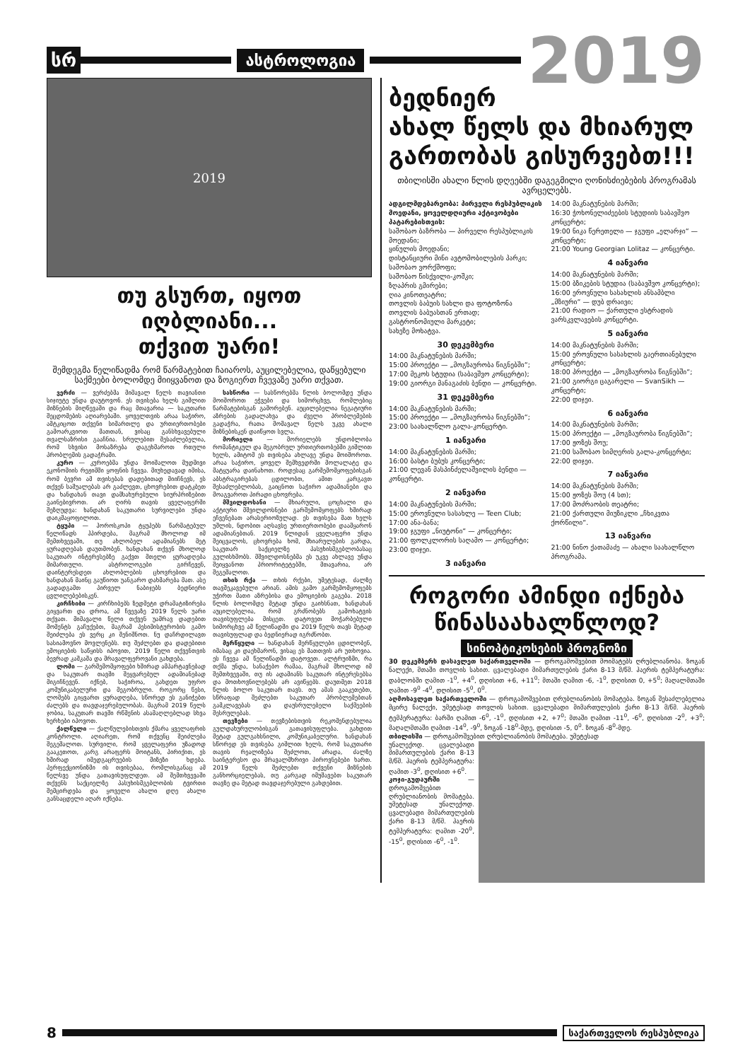სრ
ასტროლოგია
2019
2019
თუ გსურთ, იყოთ იღბლიანი...
თქვით უარი!
შემდეგმა წელიწადმა რომ წარმატებით ჩაიაროს, აუცილებელია, დაწყებული საქმეები ბოლომდე მიიყვანოთ და ზოგიერთ ჩვევაზე უარი თქვათ.
ვერძი — ვერძებმა მიმავალ წელს თავიანთი სიჯიუტე უნდა დაუტოვონ. ეს თვისება ხელს გიშლით მიზნების მიღწევაში და რაც მთავარია — საკუთარი შეცდომების აღიარებაში. ყოველთვის არაა საჭირო, ამტკიცოთ თქვენი სიმართლე და ურთიერთობები გამოარკვიოთ მათთან, ვისაც განსხვავებული თვალსაზრისი გააჩნია. სრულებით შესაძლებელია, რომ სხვისი მოსაზრება დაგეხმაროთ რთული პრობლემის გადაჭრაში.
კურო — კუროებმა უნდა მოიშალოთ მუდმივი ეკონომიის რეჟიმში ყოფნის ჩვევა. მიუხედავად იმისა, რომ ბევრი ამ თვისებას დადებითად მიიჩნევს, ეს თქვენ საშუალებას არ გაძლევთ, ცხოვრებით დატკბეთ და ხანდახან თავი დამსახურებული სიურპრიზებით გაინებივროთ. არ ღირს თავის ყველაფერში შეზღუდვა: ხანდახან საკუთარი სურვილები უნდა დაიკმაყოფილოთ.
ტყუპი — ჰოროსკოპი ტყუპებს წარმატებულ წელიწადს ჰპირდება, მაგრამ მხოლოდ იმ შემთხვევაში, თუ ახლობელ ადამიანებს მეტ ყურადღებას დაუთმობენ. ხანდახან თქვენ მხოლოდ საკუთარ ინტერესებზე გაქვთ მთელი ყურადღება მიმართული. ასტროლოგები გირჩევენ, დაინტერესდეთ ახლობლების ცხოვრებით და ხანდახან მაინც გაუწიოთ უანგარო დახმარება მათ. ასე გადადგამთ პირველ ნაბიჯებს ბედნიერი ცვლილებებისკენ.
კირჩხიბი — კირჩხიბებს ზედმეტი დრამატიზირება გიყვართ და დროა, ამ ჩვევაზე 2019 წელს უარი თქვათ. მიმავალი წელი თქვენ უამრავ დადებით მომენტს გაჩუქებთ, მაგრამ პესიმისტურობის გამო შეიძლება ეს ვერც კი შენიშნოთ. ნუ დაჩრდილავთ სასიამოვნო მოვლენებს. თუ შეძლებთ და დადებითი ემოციების საწყისს იპოვით, 2019 წელი თქვენთვის ბევრად კაშკაშა და მრავალფეროვანი გახდება.
ლომი — გარშემომყოფები ხშირად ამპარტავნებად და საკუთარ თავში შეყვარებულ ადამიანებად მიგიჩნევენ. იქნებ, საჭიროა, გახდეთ უფრო კომუნიკაბელური და მეგობრული. როგორც წესი, ლომებს გიყვართ ყურადღება, სწორედ ეს განიჭებთ ძალებს და თავდაჯერებულობას. მაგრამ 2019 წელს ჯობია, საკუთარ თავში რწმენის ასამაღლებლად სხვა ხერხები იპოვოთ.
ქალწული — ქალწულებისთვის ქმარა ყველაფრის კონტროლი. აღიარეთ, რომ თქვენც შეიძლება შეგეშალოთ. სურვილი, რომ ყველაფერი უზადოდ გააკეთოთ, კარგ არაფერს მოიტანს, პირიქით, ეს ხშირად იმედგაცრუების მიზეზი ხდება. პერფექციონიზმი ის თვისებაა, რომლისგანაც ამ წელსვე უნდა გათავისუფლდეთ. ამ შემთხვევაში თქვენს საქციელზე პასუხისმგებლობის ტვირთი შემცირდება და ყოველი ახალი დღე ახალი განსაცდელი აღარ იქნება.
სასწორი — სასწორებმა წლის ბოლომდე უნდა მოიშოროთ ეჭვები და სიმორცხვე, რომლებიც წარმატებისგან გაშორებენ. აუცილებელია ნეგატიური აზრების გადალახვა და ძველი პრობლემების გადაჭრა, რათა მომავალ წელს უკვე ახალი მიზნებისკენ დაიწყოთ სვლა.
მორიელი — მორიელებს უნდობლობა რომანტიკულ და მეგობრულ ურთიერთობებში გიშლით ხელს, ამიტომ ეს თვისება ახლავე უნდა მოიშოროთ. არაა საჭირო, ყოველ შემხვედრში მოლალატე და მატყუარა დაინახოთ. როდესაც გარშემომყოფებისგან აბსტრაგირებას ცდილობთ, ამით კარგავთ შესაძლებლობას, გაიცნოთ საჭირო ადამიანები და მოაგვაროთ პირადი ცხოვრება.
მშვილდოსანი — მხიარული, ცოცხალი და აქტიური მშვილდოსნები გარშემომყოფებს ხშირად ეჩვენებათ არასერიოზულად. ეს თვისება მათ ხელს უშლის, ნდობით აღსავსე ურთიერთობები დაამყარონ ადამიანებთან. 2019 წლიდან ყველაფერი უნდა შეიცვალოს, ცხოვრება ხომ, მხიარულების გარდა, საკუთარ საქციელზე პასუხისმგებლობასაც გულისხმობს. მშვილდოსნებმა ეს უკვე ახლავე უნდა შეიყვანოთ პრიორიტეტებში, მთავარია, არ შეგეშალოთ.
თხის რქა — თხის რქები, უმეტესად, ძალზე თავშეკავებული არიან. ამის გამო გარშემომყოფებს უჭირთ მათი აზრებისა და ემოციების გაგება. 2018 წლის ბოლომდე მეტად უნდა გაიხსნათ, ხანდახან აუცილებელია, რომ გრძნობებს გამოხატვის თავისუფლება მისცეთ. დატოვეთ მოჭარბებული სიმორცხვე ამ წელიწადში და 2019 წელს თავს მეტად თავისუფლად და ბედნიერად იგრძნობთ.
მერწყული — ხანდახან მერწყულები ცდილობენ, იმასაც კი დაეხმარონ, ვისაც ეს მათთვის არ უთხოვია. ეს ჩვევა ამ წელიწადში დატოვეთ. ალტრუიზმი, რა თქმა უნდა, სანაქებო რამაა, მაგრამ მხოლოდ იმ შემთხვევაში, თუ ის ადამიანს საკუთარ ინტერესებსა და მოთხოვნილებებს არ ავიწყებს. დაუთმეთ 2018 წლის ბოლო საკუთარ თავს. თუ ამას გააკეთებთ, სწრაფად შეძლებთ საკუთარ პრობლემებთან გამკლავებას და დაუსრულებელი საქმეების შესრულებას.
თევზები — თევზებისთვის რეკომენდებულია გულდახურულობისგან გათავისუფლება. გახდით მეტად გულგახსნილი, კომუნიკაბელური. ხანდახან სწორედ ეს თვისება გიშლით ხელს, რომ საკუთარი თავის რეალიზება შეძლოთ, არადა, ძალზე საინტერესო და მრავალმხრივი პიროვნებები ხართ. 2019 წელს შეძლებთ თქვენი მიზნების განხორციელებას, თუ კარგად იმუშავებთ საკუთარ თავზე და მეტად თავდაჯერებული გახდებით.
ბედნიერ
ახალ წელს და მხიარულ
გართობას გისურვებთ!!!
თბილისში ახალი წლის დღეებში დაგეგმილი ღონისძიებების პროგრამას ავრცელებს.
ადგილმდებარეობა: პირველი რესპუბლიკის მოედანი, ყოველდღიური აქტივობები პატარებისთვის:
საშობაო ბაზრობა — პირველი რესპუბლიკის მოედანი;
ყინულის მოედანი;
დისტანციური მინი ავტომობილების პარკი;
საშობაო ვორქშოფი;
საშობაო წისქვილი-კოშკი;
ზღაპრის გმირები;
ღია კინოთეატრი;
თოვლის ბაბუის სახლი და ფოტოზონა თოვლის ბაბუასთან ერთად;
გასტრონომიული მარკეტი;
სახეზე მოხატვა.
30 დეკემბერი
14:00 მაკნატუნების მარში;
15:00 პროექტი — „მოგზაურობა წიგნებში“;
17:00 მეკოს სტუდია (საბავშვო კონცერტი);
19:00 გიორგი მანაგაძის ბენდი — კონცერტი.
31 დეკემბერი
14:00 მაკნატუნების მარში;
15:00 პროექტი — „მოგზაურობა წიგნებში“;
23:00 საახალწლო გალა-კონცერტი.
1 იანვარი
14:00 მაკნატუნების მარში;
16:00 ბასტი ბუბუს კონცერტი;
21:00 ლევან მასპინძელაშვილის ბენდი — კონცერტი.
2 იანვარი
14:00 მაკნატუნების მარში;
15:00 ეროვნული სასახლე — Teen Club;
17:00 ანა-ბანა;
19:00 ჯგუფი „ნიუტონი“ — კონცერტი;
21:00 ფოლკლორის საღამო — კონცერტი;
23:00 დიჯეი.
3 იანვარი
14:00 მაკნატუნების მარში;
16:30 ჭოხონელიძეების სტუდიის საბავშვო კონცერტი;
19:00 ნიკა წერეთელი — ჯგუფი „ელარჯი“ — კონცერტი;
21:00 Young Georgian Lolitaz — კონცერტი.
4 იანვარი
14:00 მაკნატუნების მარში;
15:00 ბზიკების სტუდია (საბავშვო კონცერტი);
16:00 ეროვნული სასახლის ანსამბლი „მზიური“ — დუბ დრაივი;
21:00 რადიო — ქართული ესტრადის ვარსკვლავების კონცერტი.
5 იანვარი
14:00 მაკნატუნების მარში;
15:00 ეროვნული სასახლის გაერთიანებული კონცერტი;
18:00 პროექტი — „მოგზაურობა წიგნებში“;
21:00 გიორგი ცაგარელი — SvanSikh — კონცერტი;
22:00 დიჯეი.
6 იანვარი
14:00 მაკნატუნების მარში;
15:00 პროექტი — „მოგზაურობა წიგნებში“;
17:00 ჟოზეს შოუ;
21:00 საშობაო სიმღერის გალა-კონცერტი;
22:00 დიჯეი.
7 იანვარი
14:00 მაკნატუნების მარში;
15:00 ჟოზეს შოუ (4 სთ);
17:00 მოძრაობის თეატრი;
21:00 ქართული მიუზიკლი „ჩხიკვთა ქორწილი“.
13 იანვარი
21:00 ნინო ქათამაძე — ახალი საახალწლო პროგრამა.
როგორი ამინდი იქნება წინასაახალწლოდ?
სინოპტიკოსების პროგნოზი
30 დეკემბერს დასავლეთ საქართველოში — დროგამოშვებით მოიმატებს ღრუბლიანობა. ზოგან ნალექი, მთაში თოვლის სახით. ცვალებადი მიმართულების ქარი 8-13 მ/წმ. ჰაერის ტემპერატურა: დაბლობში ღამით -1<sup>0</sup>, +4<sup>0</sup>, დღისით +6, +11<sup>0</sup>; მთაში ღამით -6, -1<sup>0</sup>, დღისით 0, +5<sup>0</sup>; მაღალმთაში ღამით -9<sup>0</sup> -4<sup>0</sup>, დღისით -5<sup>0</sup>, 0<sup>0</sup>.
აღმოსავლეთ საქართველოში — დროგამოშვებით ღრუბლიანობის მომატება. ზოგან შესაძლებელია მცირე ნალექი, უმეტესად თოვლის სახით. ცვალებადი მიმართულების ქარი 8-13 მ/წმ. ჰაერის ტემპერატურა: ბარში ღამით -6<sup>0</sup>, -1<sup>0</sup>, დღისით +2, +7<sup>0</sup>; მთაში ღამით -11<sup>0</sup>, -6<sup>0</sup>, დღისით -2<sup>0</sup>, +3<sup>0</sup>; მაღალმთაში ღამით -14<sup>0</sup>, -9<sup>0</sup>, ზოგან -18<sup>0</sup>-მდე, დღისით -5, 0<sup>0</sup>. ზოგან -8<sup>0</sup>-მდე.
თბილისში — დროგამოშვებით ღრუბლიანობის მომატება. უმეტესად
უნალექოდ. ცვალებადი მიმართულების ქარი 8-13 მ/წმ. ჰაერის ტემპერატურა: ღამით -3<sup>0</sup>, დღისით +6<sup>0</sup>.
კოჯი-გუდაურში — დროგამოშვებით ღრუბლიანობის მომატება. უმეტესად უნალექოდ. ცვალებადი მიმართულების ქარი 8-13 მ/წმ. ჰაერის ტემპერატურა: ღამით -20<sup>0</sup>, -15<sup>0</sup>, დღისით -6<sup>0</sup>, -1<sup>0</sup>.
8
საქართველოს რესპუბლიკა